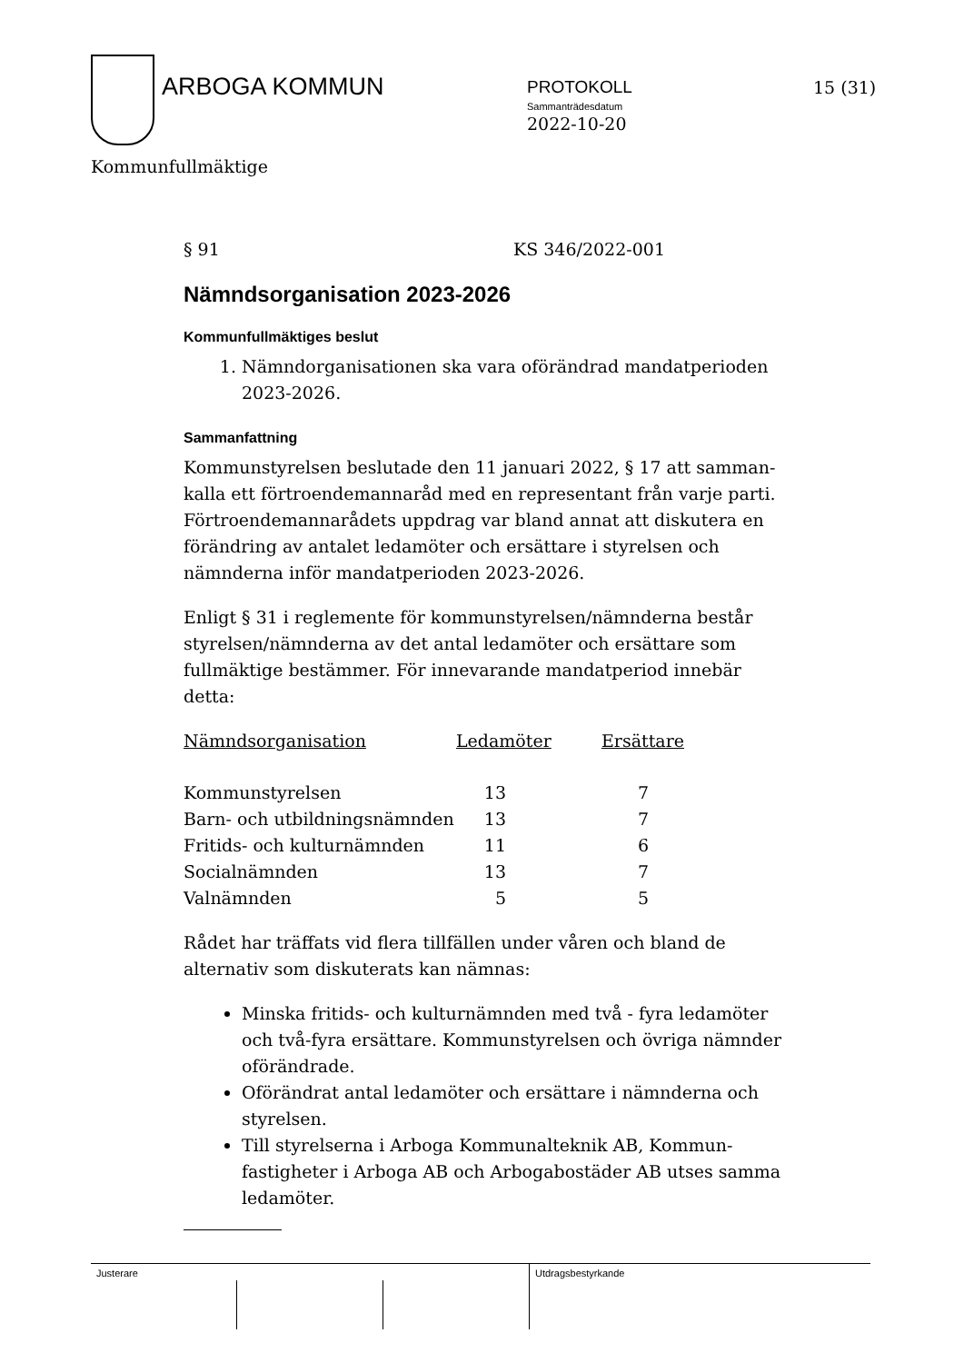ARBOGA KOMMUN
PROTOKOLL
Sammanträdesdatum
2022-10-20
15 (31)
Kommunfullmäktige
§ 91 KS 346/2022-001
Nämndsorganisation 2023-2026
Kommunfullmäktiges beslut
1. Nämndorganisationen ska vara oförändrad mandatperioden 2023-2026.
Sammanfattning
Kommunstyrelsen beslutade den 11 januari 2022, § 17 att samman-kalla ett förtroendemannaråd med en representant från varje parti. Förtroendemannarådets uppdrag var bland annat att diskutera en förändring av antalet ledamöter och ersättare i styrelsen och nämnderna inför mandatperioden 2023-2026.
Enligt § 31 i reglemente för kommunstyrelsen/nämnderna består styrelsen/nämnderna av det antal ledamöter och ersättare som fullmäktige bestämmer. För innevarande mandatperiod innebär detta:
| Nämndsorganisation | Ledamöter | Ersättare |
| --- | --- | --- |
| Kommunstyrelsen | 13 | 7 |
| Barn- och utbildningsnämnden | 13 | 7 |
| Fritids- och kulturnämnden | 11 | 6 |
| Socialnämnden | 13 | 7 |
| Valnämnden | 5 | 5 |
Rådet har träffats vid flera tillfällen under våren och bland de alternativ som diskuterats kan nämnas:
Minska fritids- och kulturnämnden med två - fyra ledamöter och två-fyra ersättare. Kommunstyrelsen och övriga nämnder oförändrade.
Oförändrat antal ledamöter och ersättare i nämnderna och styrelsen.
Till styrelserna i Arboga Kommunalteknik AB, Kommun-fastigheter i Arboga AB och Arbogabostäder AB utses samma ledamöter.
Justerare Utdragsbestyrkande